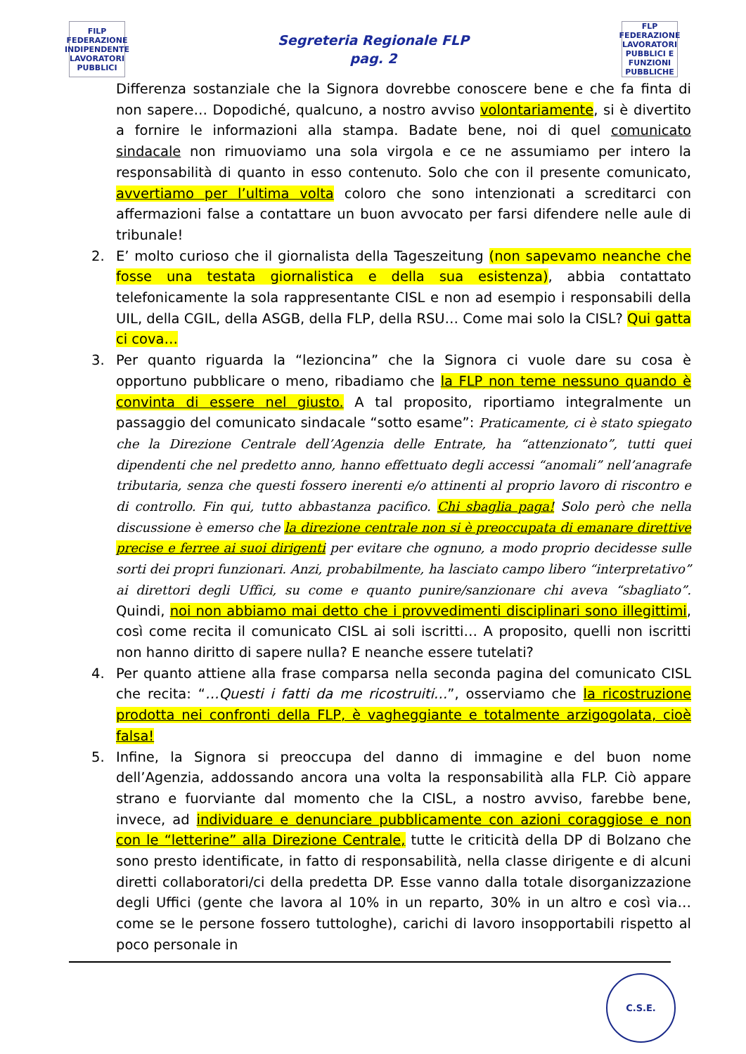FILP
FEDERAZIONE INDIPENDENTE LAVORATORI PUBBLICI
Segreteria Regionale FLP
pag. 2
FLP
FEDERAZIONE LAVORATORI PUBBLICI E FUNZIONI PUBBLICHE
Differenza sostanziale che la Signora dovrebbe conoscere bene e che fa finta di non sapere… Dopodiché, qualcuno, a nostro avviso volontariamente, si è divertito a fornire le informazioni alla stampa. Badate bene, noi di quel comunicato sindacale non rimuoviamo una sola virgola e ce ne assumiamo per intero la responsabilità di quanto in esso contenuto. Solo che con il presente comunicato, avvertiamo per l’ultima volta coloro che sono intenzionati a screditarci con affermazioni false a contattare un buon avvocato per farsi difendere nelle aule di tribunale!
2. E’ molto curioso che il giornalista della Tageszeitung (non sapevamo neanche che fosse una testata giornalistica e della sua esistenza), abbia contattato telefonicamente la sola rappresentante CISL e non ad esempio i responsabili della UIL, della CGIL, della ASGB, della FLP, della RSU… Come mai solo la CISL? Qui gatta ci cova…
3. Per quanto riguarda la “lezioncina” che la Signora ci vuole dare su cosa è opportuno pubblicare o meno, ribadiamo che la FLP non teme nessuno quando è convinta di essere nel giusto. A tal proposito, riportiamo integralmente un passaggio del comunicato sindacale “sotto esame”: Praticamente, ci è stato spiegato che la Direzione Centrale dell’Agenzia delle Entrate, ha “attenzionato”, tutti quei dipendenti che nel predetto anno, hanno effettuato degli accessi “anomali” nell’anagrafe tributaria, senza che questi fossero inerenti e/o attinenti al proprio lavoro di riscontro e di controllo. Fin qui, tutto abbastanza pacifico. Chi sbaglia paga! Solo però che nella discussione è emerso che la direzione centrale non si è preoccupata di emanare direttive precise e ferree ai suoi dirigenti per evitare che ognuno, a modo proprio decidesse sulle sorti dei propri funzionari. Anzi, probabilmente, ha lasciato campo libero “interpretativo” ai direttori degli Uffici, su come e quanto punire/sanzionare chi aveva “sbagliato”. Quindi, noi non abbiamo mai detto che i provvedimenti disciplinari sono illegittimi, così come recita il comunicato CISL ai soli iscritti… A proposito, quelli non iscritti non hanno diritto di sapere nulla? E neanche essere tutelati?
4. Per quanto attiene alla frase comparsa nella seconda pagina del comunicato CISL che recita: “…Questi i fatti da me ricostruiti…”, osserviamo che la ricostruzione prodotta nei confronti della FLP, è vagheggiante e totalmente arzigogolata, cioè falsa!
5. Infine, la Signora si preoccupa del danno di immagine e del buon nome dell’Agenzia, addossando ancora una volta la responsabilità alla FLP. Ciò appare strano e fuorviante dal momento che la CISL, a nostro avviso, farebbe bene, invece, ad individuare e denunciare pubblicamente con azioni coraggiose e non con le “letterine” alla Direzione Centrale, tutte le criticità della DP di Bolzano che sono presto identificate, in fatto di responsabilità, nella classe dirigente e di alcuni diretti collaboratori/ci della predetta DP. Esse vanno dalla totale disorganizzazione degli Uffici (gente che lavora al 10% in un reparto, 30% in un altro e così via… come se le persone fossero tuttologhe), carichi di lavoro insopportabili rispetto al poco personale in
C.S.E.